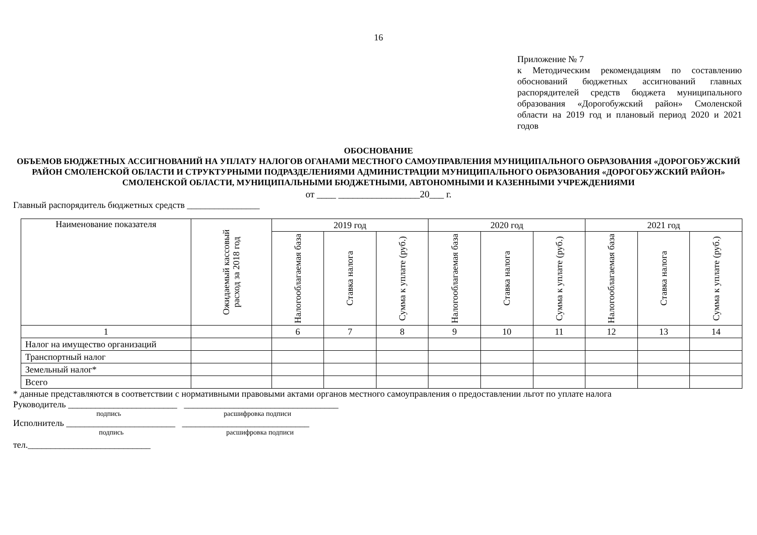16
Приложение № 7
к Методическим рекомендациям по составлению обоснований бюджетных ассигнований главных распорядителей средств бюджета муниципального образования «Дорогобужский район» Смоленской области на 2019 год и плановый период 2020 и 2021 годов
ОБОСНОВАНИЕ
ОБЪЕМОВ БЮДЖЕТНЫХ АССИГНОВАНИЙ НА УПЛАТУ НАЛОГОВ ОГАНАМИ МЕСТНОГО САМОУПРАВЛЕНИЯ МУНИЦИПАЛЬНОГО ОБРАЗОВАНИЯ «ДОРОГОБУЖСКИЙ РАЙОН СМОЛЕНСКОЙ ОБЛАСТИ И СТРУКТУРНЫМИ ПОДРАЗДЕЛЕНИЯМИ АДМИНИСТРАЦИИ МУНИЦИПАЛЬНОГО ОБРАЗОВАНИЯ «ДОРОГОБУЖСКИЙ РАЙОН» СМОЛЕНСКОЙ ОБЛАСТИ, МУНИЦИПАЛЬНЫМИ БЮДЖЕТНЫМИ, АВТОНОМНЫМИ И КАЗЕННЫМИ УЧРЕЖДЕНИЯМИ
от ____ _________________20___ г.
Главный распорядитель бюджетных средств ________________
| Наименование показателя | Ожидаемый кассовый расход за 2018 год | 2019 год | | | 2020 год | | | 2021 год | | |
| --- | --- | --- | --- | --- | --- | --- | --- | --- | --- | --- |
| | | Налогооблагаемая база | Ставка налога | Сумма к уплате (руб.) | Налогооблагаемая база | Ставка налога | Сумма к уплате (руб.) | Налогооблагаемая база | Ставка налога | Сумма к уплате (руб.) |
| 1 | | 6 | 7 | 8 | 9 | 10 | 11 | 12 | 13 | 14 |
| Налог на имущество организаций | | | | | | | | | | |
| Транспортный налог | | | | | | | | | | |
| Земельный налог* | | | | | | | | | | |
| Всего | | | | | | | | | | |
* данные представляются в соответствии с нормативными правовыми актами органов местного самоуправления о предоставлении льгот по уплате налога
Руководитель ________________________ __________________________________
подпись расшифровка подписи
Исполнитель ________________________ ____________________________
подпись расшифровка подписи
тел.___________________________